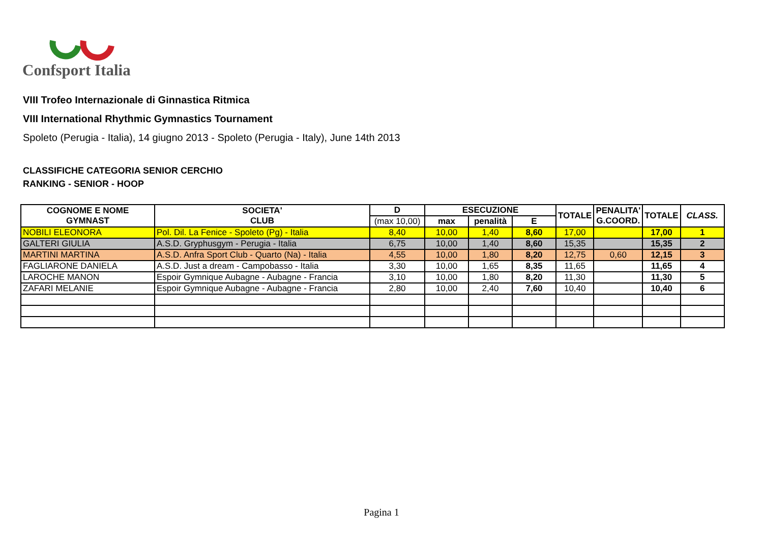Confsport Italia
VIII Trofeo Internazionale di Ginnastica Ritmica
VIII International Rhythmic Gymnastics Tournament
Spoleto (Perugia - Italia), 14 giugno 2013 - Spoleto (Perugia - Italy), June 14th 2013
CLASSIFICHE CATEGORIA SENIOR CERCHIO
RANKING - SENIOR - HOOP
| COGNOME E NOME GYMNAST | SOCIETA' CLUB | D | ESECUZIONE | | | TOTALE | PENALITA' G.COORD. | TOTALE | CLASS. |
| --- | --- | --- | --- | --- | --- | --- | --- | --- | --- |
| | | (max 10,00) | max | penalità | E | | | | |
| NOBILI ELEONORA | Pol. Dil. La Fenice - Spoleto (Pg) - Italia | 8,40 | 10,00 | 1,40 | 8,60 | 17,00 | | 17,00 | 1 |
| GALTERI GIULIA | A.S.D. Gryphusgym - Perugia - Italia | 6,75 | 10,00 | 1,40 | 8,60 | 15,35 | | 15,35 | 2 |
| MARTINI MARTINA | A.S.D. Anfra Sport Club - Quarto (Na) - Italia | 4,55 | 10,00 | 1,80 | 8,20 | 12,75 | 0,60 | 12,15 | 3 |
| FAGLIARONE DANIELA | A.S.D. Just a dream - Campobasso - Italia | 3,30 | 10,00 | 1,65 | 8,35 | 11,65 | | 11,65 | 4 |
| LAROCHE MANON | Espoir Gymnique Aubagne - Aubagne - Francia | 3,10 | 10,00 | 1,80 | 8,20 | 11,30 | | 11,30 | 5 |
| ZAFARI MELANIE | Espoir Gymnique Aubagne - Aubagne - Francia | 2,80 | 10,00 | 2,40 | 7,60 | 10,40 | | 10,40 | 6 |
Pagina 1